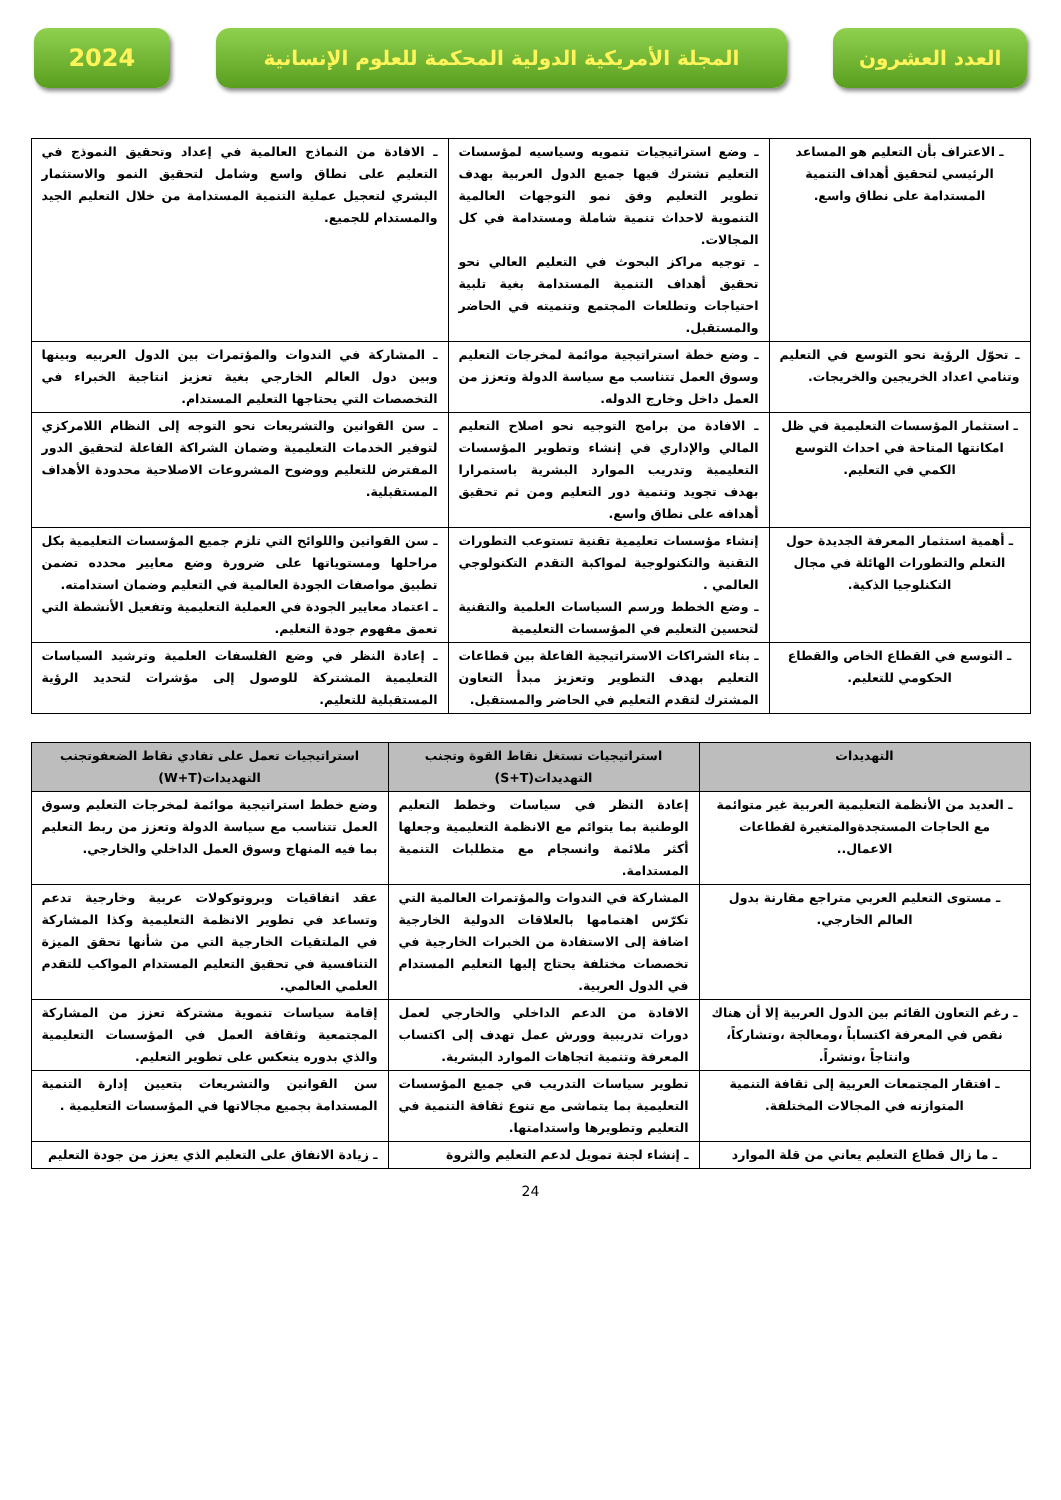العدد العشرون المجلة الأمريكية الدولية المحكمة للعلوم الإنسانية
2024
| ـ الاعتراف بأن التعليم هو المساعد الرئيسي لتحقيق أهداف التنمية المستدامة على نطاق واسع. | ـ وضع استراتيجيات تنمويه وسياسيه لمؤسسات التعليم تشترك فيها جميع الدول العربية بهدف تطوير التعليم وفق نمو التوجهات العالمية التنموية لاحداث تنمية شاملة ومستدامة في كل المجالات. ـ توجيه مراكز البحوث في التعليم العالي نحو تحقيق أهداف التنمية المستدامة بغية تلبية احتياجات وتطلعات المجتمع وتنميته في الحاضر والمستقبل. | ـ الافادة من النماذج العالمية في إعداد وتحقيق النموذج في التعليم على نطاق واسع وشامل لتحقيق النمو والاستثمار البشري لتعجيل عملية التنمية المستدامة من خلال التعليم الجيد والمستدام للجميع. |
| ـ تحوّل الرؤية نحو التوسع في التعليم وتنامي اعداد الخريجين والخريجات. | ـ وضع خطة استراتيجية موائمة لمخرجات التعليم وسوق العمل تتناسب مع سياسة الدولة وتعزز من العمل داخل وخارج الدوله. | ـ المشاركة في الندوات والمؤتمرات بين الدول العربيه وبينها وبين دول العالم الخارجي بغية تعزيز انتاجية الخبراء في التخصصات التي يحتاجها التعليم المستدام. |
| ـ استثمار المؤسسات التعليمية في ظل امكانتها المتاحة في احداث التوسع الكمي في التعليم. | ـ الافادة من برامج التوجيه نحو اصلاح التعليم المالي والإداري في إنشاء وتطوير المؤسسات التعليمية وتدريب الموارد البشرية باستمرارا بهدف تجويد وتنمية دور التعليم ومن ثم تحقيق أهدافه على نطاق واسع. | ـ سن القوانين والتشريعات نحو التوجه إلى النظام اللامركزي لتوفير الخدمات التعليمية وضمان الشراكة الفاعلة لتحقيق الدور المفترض للتعليم ووضوح المشروعات الاصلاحية محدودة الأهداف المستقبلية. |
| ـ أهمية استثمار المعرفة الجديدة حول التعلم والتطورات الهائلة في مجال التكنلوجيا الذكية. | إنشاء مؤسسات تعليمية تقنية تستوعب التطورات التقنية والتكنولوجية لمواكبة التقدم التكنولوجي العالمي . ـ وضع الخطط ورسم السياسات العلمية والتقنية لتحسين التعليم في المؤسسات التعليمية | ـ سن القوانين واللوائح التي تلزم جميع المؤسسات التعليمية بكل مراحلها ومستوياتها على ضرورة وضع معايير محدده تضمن تطبيق مواصفات الجودة العالمية في التعليم وضمان استدامته. ـ اعتماد معايير الجودة في العملية التعليمية وتفعيل الأنشطة التي تعمق مفهوم جودة التعليم. |
| ـ التوسع في القطاع الخاص والقطاع الحكومي للتعليم. | ـ بناء الشراكات الاستراتيجية الفاعلة بين قطاعات التعليم بهدف التطوير وتعزيز مبدأ التعاون المشترك لتقدم التعليم في الحاضر والمستقبل. | ـ إعادة النظر في وضع الفلسفات العلمية وترشيد السياسات التعليمية المشتركة للوصول إلى مؤشرات لتحديد الرؤية المستقبلية للتعليم. |
| التهديدات | استراتيجيات تستغل نقاط القوة وتجنب التهديدات(S+T) | استراتيجيات تعمل على تفادي نقاط الضعفوتجنب التهديدات(W+T) |
| --- | --- | --- |
| ـ العديد من الأنظمة التعليمية العربية غير متوائمة مع الحاجات المستجدةوالمتغيرة لقطاعات الاعمال.. | إعادة النظر في سياسات وخطط التعليم الوطنية بما يتوائم مع الانظمة التعليمية وجعلها أكثر ملائمة وانسجام مع متطلبات التنمية المستدامة. | وضع خطط استراتيجية موائمة لمخرجات التعليم وسوق العمل تتناسب مع سياسة الدولة وتعزز من ربط التعليم بما فيه المنهاج وسوق العمل الداخلي والخارجي. |
| ـ مستوى التعليم العربي متراجع مقارنة بدول العالم الخارجي. | المشاركة في الندوات والمؤتمرات العالمية التي تكرّس اهتمامها بالعلاقات الدولية الخارجية اضافة إلى الاستفادة من الخبرات الخارجية في تخصصات مختلفة يحتاج إليها التعليم المستدام في الدول العربية. | عقد اتفاقيات وبروتوكولات عربية وخارجية تدعم وتساعد في تطوير الانظمة التعليمية وكذا المشاركة في الملتقيات الخارجية التي من شأنها تحقق الميزة التنافسية في تحقيق التعليم المستدام المواكب للتقدم العلمي العالمي. |
| ـ رغم التعاون القائم بين الدول العربية إلا أن هناك نقص في المعرفة اكتساباً ،ومعالجة ،وتشاركاً، وانتاجاً ،ونشراً. | الافادة من الدعم الداخلي والخارجي لعمل دورات تدريبية وورش عمل تهدف إلى اكتساب المعرفة وتنمية اتجاهات الموارد البشرية. | إقامة سياسات تنموية مشتركة تعزز من المشاركة المجتمعية وثقافة العمل في المؤسسات التعليمية والذي بدوره ينعكس على تطوير التعليم. |
| ـ افتقار المجتمعات العربية إلى ثقافة التنمية المتوازنه في المجالات المختلفة. | تطوير سياسات التدريب في جميع المؤسسات التعليمية بما يتماشى مع تنوع ثقافة التنمية في التعليم وتطويرها واستدامتها. | سن القوانين والتشريعات بتعيين إدارة التنمية المستدامة بجميع مجالاتها في المؤسسات التعليمية . |
| ـ ما زال قطاع التعليم يعاني من قلة الموارد | ـ إنشاء لجنة تمويل لدعم التعليم والثروة | ـ زيادة الانفاق على التعليم الذي يعزز من جودة التعليم |
24